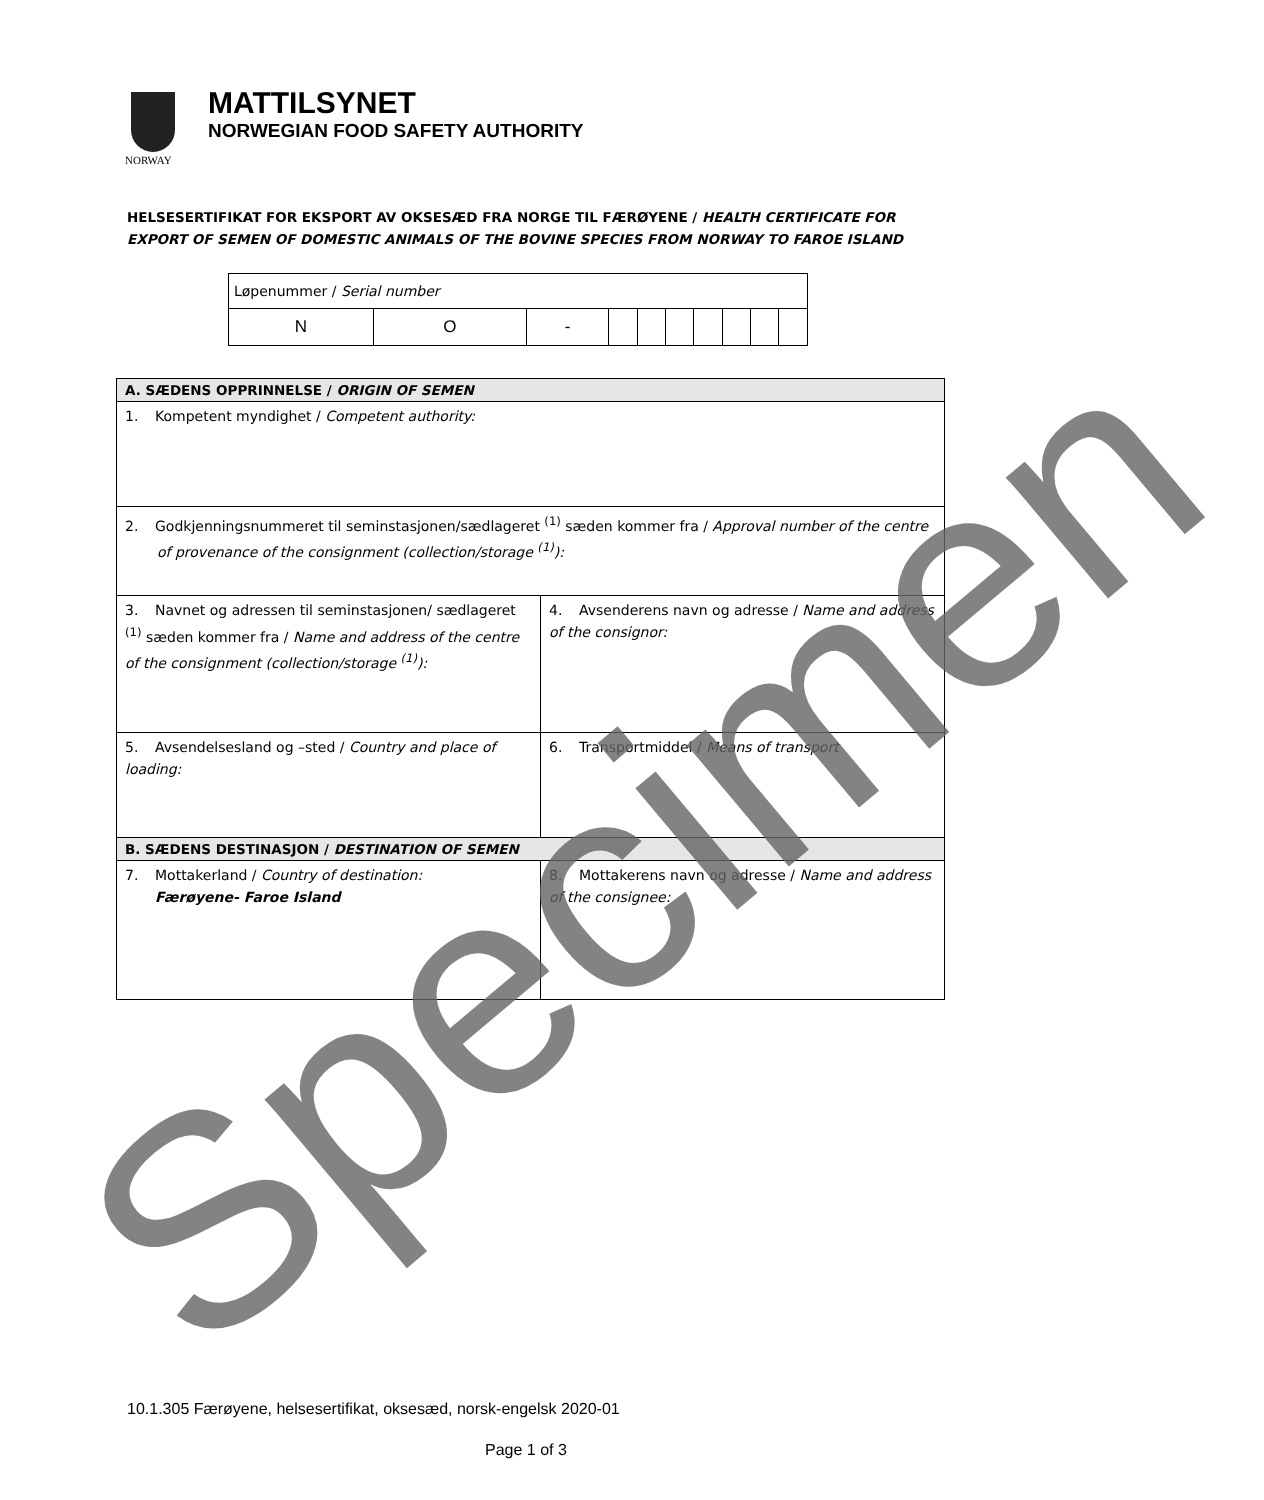NORWAY
MATTILSYNET
NORWEGIAN FOOD SAFETY AUTHORITY
HELSESERTIFIKAT FOR EKSPORT AV OKSESÆD FRA NORGE TIL FÆRØYENE / HEALTH CERTIFICATE FOR EXPORT OF SEMEN OF DOMESTIC ANIMALS OF THE BOVINE SPECIES FROM NORWAY TO FAROE ISLAND
| Løpenummer / Serial number | | | | | | | | | |
| N | O | - | | | | | | | |
| A. SÆDENS OPPRINNELSE / ORIGIN OF SEMEN | |
| 1. Kompetent myndighet / Competent authority: | |
| 2. Godkjenningsnummeret til seminstasjonen/sædlageret <sup>(1)</sup> sæden kommer fra / Approval number of the centre of provenance of the consignment (collection/storage <sup>(1)</sup>): | |
| 3. Navnet og adressen til seminstasjonen/ sædlageret <sup>(1)</sup> sæden kommer fra / Name and address of the centre of the consignment (collection/storage <sup>(1)</sup>): | 4. Avsenderens navn og adresse / Name and address of the consignor: |
| 5. Avsendelsesland og –sted / Country and place of loading: | 6. Transportmiddel / Means of transport |
| B. SÆDENS DESTINASJON / DESTINATION OF SEMEN | |
| 7. Mottakerland / Country of destination: Færøyene- Faroe Island | 8. Mottakerens navn og adresse / Name and address of the consignee: |
10.1.305 Færøyene, helsesertifikat, oksesæd, norsk-engelsk 2020-01
Page 1 of 3
Specimen